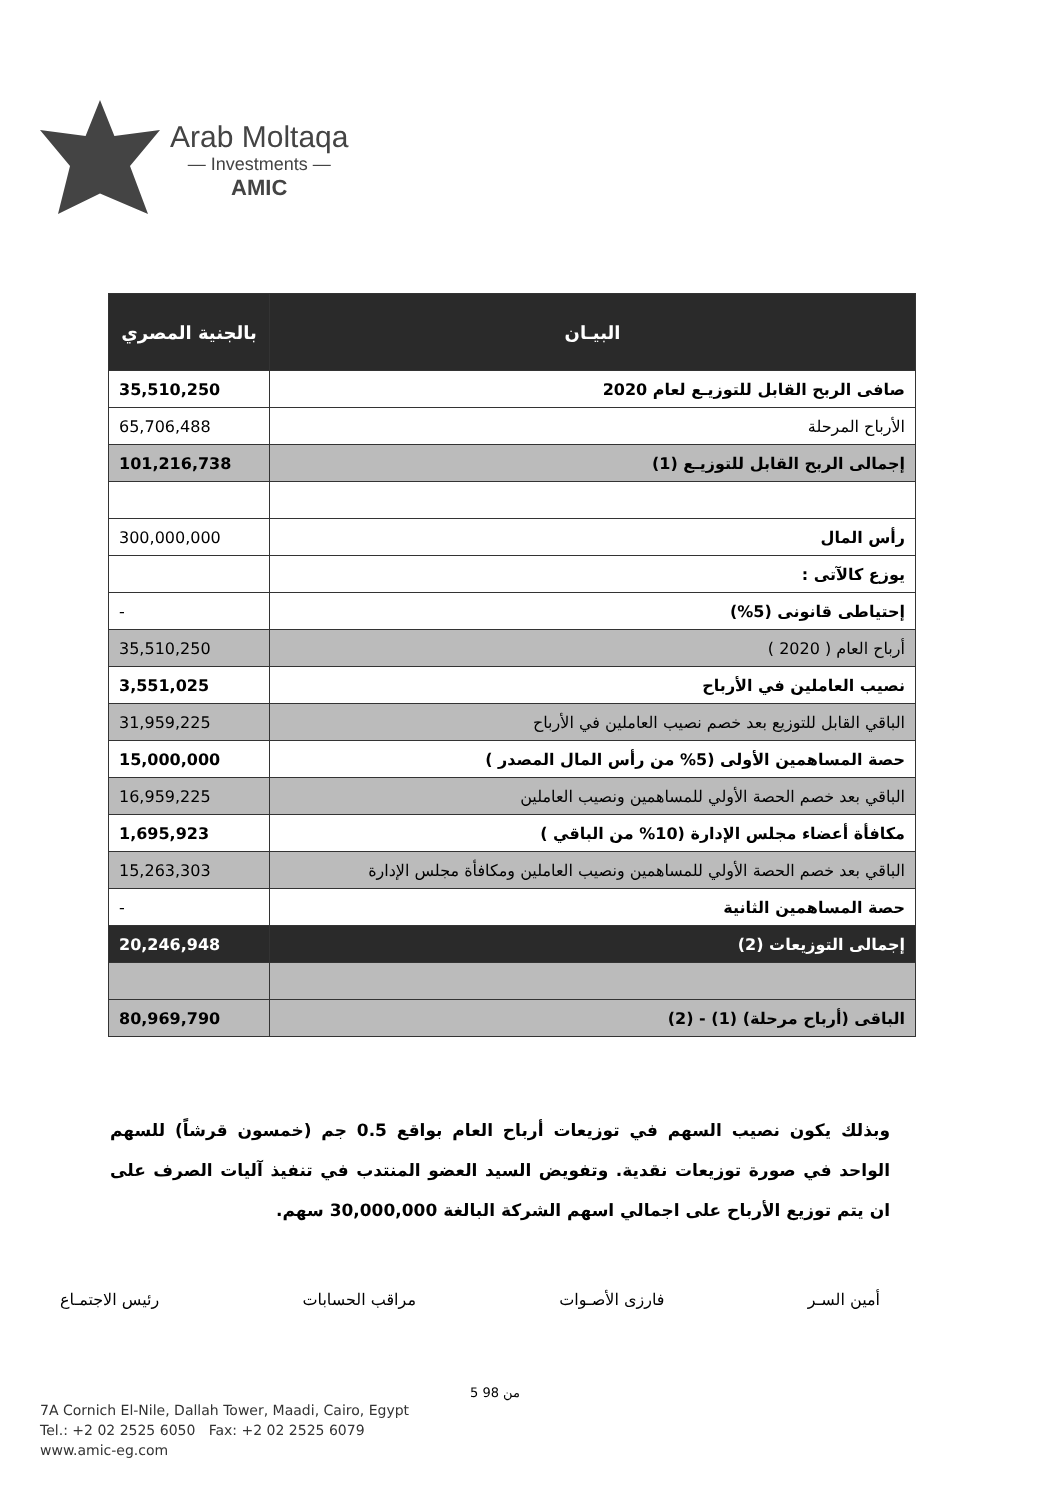Arab Moltaqa
— Investments —
AMIC
| البيـان | بالجنية المصري |
| --- | --- |
| صافى الربح القابل للتوزيـع لعام 2020 | 35,510,250 |
| الأرباح المرحلة | 65,706,488 |
| إجمالى الربح القابل للتوزيـع (1) | 101,216,738 |
| رأس المال | 300,000,000 |
| يوزع كالآتى : | |
| إحتياطى قانونى (5%) | - |
| أرباح العام ( 2020 ) | 35,510,250 |
| نصيب العاملين في الأرباح | 3,551,025 |
| الباقي القابل للتوزيع بعد خصم نصيب العاملين في الأرباح | 31,959,225 |
| حصة المساهمين الأولى (5% من رأس المال المصدر ) | 15,000,000 |
| الباقي بعد خصم الحصة الأولي للمساهمين ونصيب العاملين | 16,959,225 |
| مكافأة أعضاء مجلس الإدارة (10% من الباقي ) | 1,695,923 |
| الباقي بعد خصم الحصة الأولي للمساهمين ونصيب العاملين ومكافأة مجلس الإدارة | 15,263,303 |
| حصة المساهمين الثانية | - |
| إجمالى التوزيعات (2) | 20,246,948 |
| الباقى (أرباح مرحلة) (1) - (2) | 80,969,790 |
وبذلك يكون نصيب السهم في توزيعات أرباح العام بواقع 0.5 جم (خمسون قرشاً) للسهم الواحد في صورة توزيعات نقدية. وتفويض السيد العضو المنتدب في تنفيذ آليات الصرف على ان يتم توزيع الأرباح على اجمالي اسهم الشركة البالغة 30,000,000 سهم.
أمين السـر فارزى الأصـوات مراقب الحسابات رئيس الاجتمـاع
5 من 98
7A Cornich El-Nile, Dallah Tower, Maadi, Cairo, Egypt
Tel.: +2 02 2525 6050 Fax: +2 02 2525 6079
www.amic-eg.com